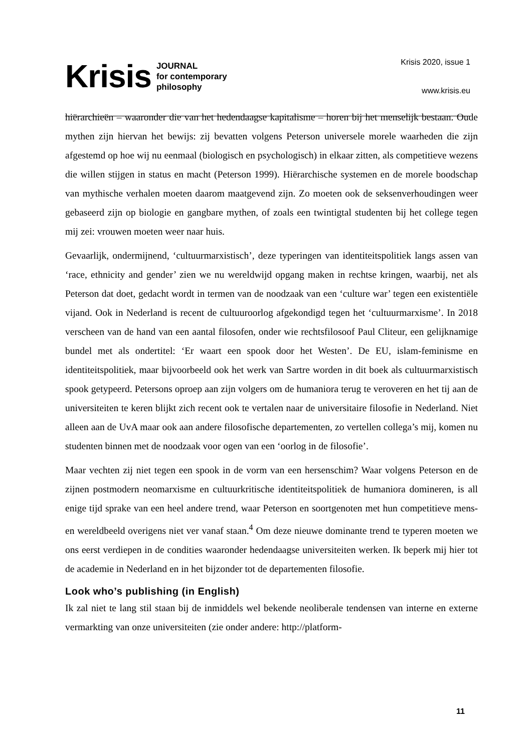Krisis JOURNAL
for contemporary
philosophy
Krisis 2020, issue 1
www.krisis.eu
hiërarchieën – waaronder die van het hedendaagse kapitalisme – horen bij het menselijk bestaan. Oude mythen zijn hiervan het bewijs: zij bevatten volgens Peterson universele morele waarheden die zijn afgestemd op hoe wij nu eenmaal (biologisch en psychologisch) in elkaar zitten, als competitieve wezens die willen stijgen in status en macht (Peterson 1999). Hiërarchische systemen en de morele boodschap van mythische verhalen moeten daarom maatgevend zijn. Zo moeten ook de seksenverhoudingen weer gebaseerd zijn op biologie en gangbare mythen, of zoals een twintigtal studenten bij het college tegen mij zei: vrouwen moeten weer naar huis.
Gevaarlijk, ondermijnend, ‘cultuurmarxistisch’, deze typeringen van identiteitspolitiek langs assen van ‘race, ethnicity and gender’ zien we nu wereldwijd opgang maken in rechtse kringen, waarbij, net als Peterson dat doet, gedacht wordt in termen van de noodzaak van een ‘culture war’ tegen een existentiële vijand. Ook in Nederland is recent de cultuuroorlog afgekondigd tegen het ‘cultuurmarxisme’. In 2018 verscheen van de hand van een aantal filosofen, onder wie rechtsfilosoof Paul Cliteur, een gelijknamige bundel met als ondertitel: ‘Er waart een spook door het Westen’. De EU, islam-feminisme en identiteitspolitiek, maar bijvoorbeeld ook het werk van Sartre worden in dit boek als cultuurmarxistisch spook getypeerd. Petersons oproep aan zijn volgers om de humaniora terug te veroveren en het tij aan de universiteiten te keren blijkt zich recent ook te vertalen naar de universitaire filosofie in Nederland. Niet alleen aan de UvA maar ook aan andere filosofische departementen, zo vertellen collega’s mij, komen nu studenten binnen met de noodzaak voor ogen van een ‘oorlog in de filosofie’.
Maar vechten zij niet tegen een spook in de vorm van een hersenschim? Waar volgens Peterson en de zijnen postmodern neomarxisme en cultuurkritische identiteitspolitiek de humaniora domineren, is all enige tijd sprake van een heel andere trend, waar Peterson en soortgenoten met hun competitieve mens- en wereldbeeld overigens niet ver vanaf staan.<sup>4</sup> Om deze nieuwe dominante trend te typeren moeten we ons eerst verdiepen in de condities waaronder hedendaagse universiteiten werken. Ik beperk mij hier tot de academie in Nederland en in het bijzonder tot de departementen filosofie.
Look who’s publishing (in English)
Ik zal niet te lang stil staan bij de inmiddels wel bekende neoliberale tendensen van interne en externe vermarkting van onze universiteiten (zie onder andere: http://platform-
11